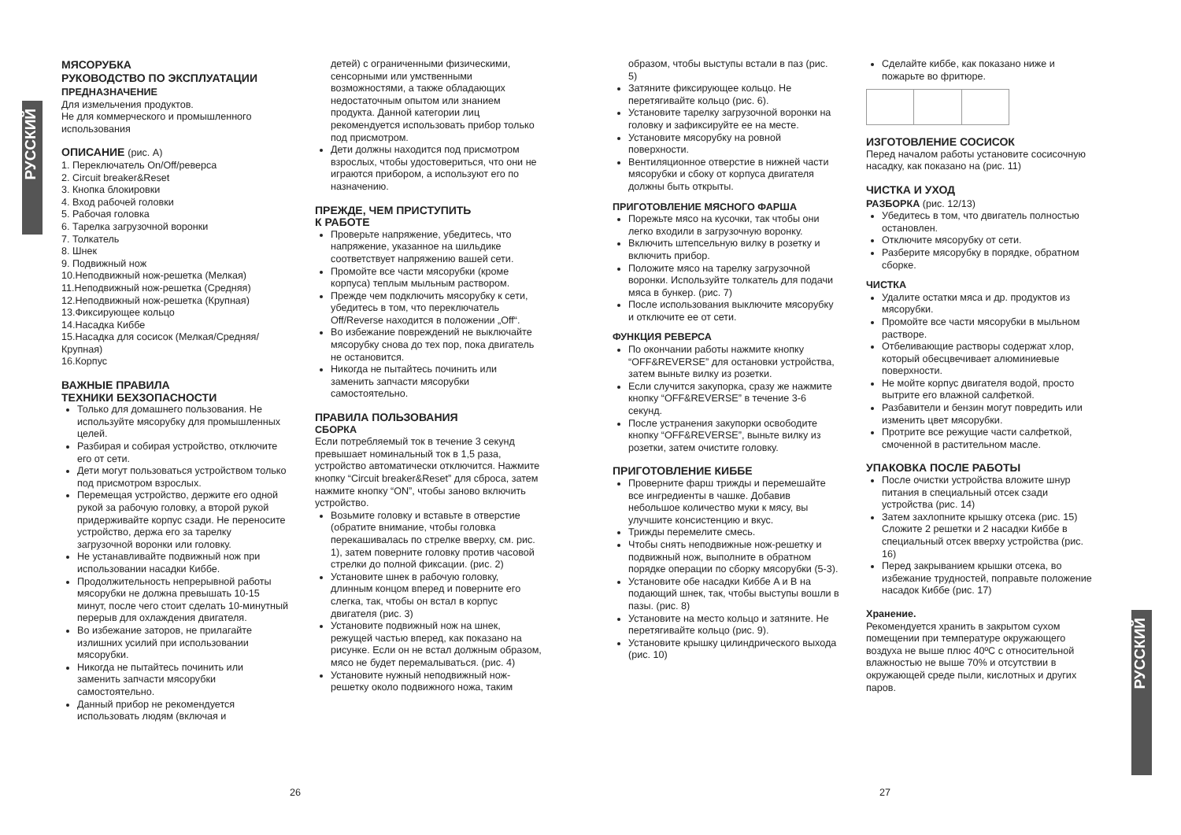РУССКИЙ
РУССКИЙ
МЯСОРУБКА
РУКОВОДСТВО ПО ЭКСПЛУАТАЦИИ
ПРЕДНАЗНАЧЕНИЕ
Для измельчения продуктов.
Не для коммерческого и промышленного использования
ОПИСАНИЕ (рис. А)
1. Переключатель On/Off/реверса
2. Circuit breaker&Reset
3. Кнопка блокировки
4. Вход рабочей головки
5. Рабочая головка
6. Тарелка загрузочной воронки
7. Толкатель
8. Шнек
9. Подвижный нож
10.Неподвижный нож-решетка (Мелкая)
11.Неподвижный нож-решетка (Средняя)
12.Неподвижный нож-решетка (Крупная)
13.Фиксирующее кольцо
14.Насадка Киббе
15.Насадка для сосисок (Мелкая/Средняя/ Крупная)
16.Корпус
ВАЖНЫЕ ПРАВИЛА
ТЕХНИКИ БЕХЗОПАСНОСТИ
Только для домашнего пользования. Не используйте мясорубку для промышленных целей.
Разбирая и собирая устройство, отключите его от сети.
Дети могут пользоваться устройством только под присмотром взрослых.
Перемещая устройство, держите его одной рукой за рабочую головку, а второй рукой придерживайте корпус сзади. Не переносите устройство, держа его за тарелку загрузочной воронки или головку.
Не устанавливайте подвижный нож при использовании насадки Киббе.
Продолжительность непрерывной работы мясорубки не должна превышать 10-15 минут, после чего стоит сделать 10-минутный перерыв для охлаждения двигателя.
Во избежание заторов, не прилагайте излишних усилий при использовании мясорубки.
Никогда не пытайтесь починить или заменить запчасти мясорубки самостоятельно.
Данный прибор не рекомендуется использовать людям (включая и
детей) с ограниченными физическими, сенсорными или умственными возможностями, а также обладающих недостаточным опытом или знанием продукта. Данной категории лиц рекомендуется использовать прибор только под присмотром.
Дети должны находится под присмотром взрослых, чтобы удостовериться, что они не играются прибором, а используют его по назначению.
ПРЕЖДЕ, ЧЕМ ПРИСТУПИТЬ
К РАБОТЕ
Проверьте напряжение, убедитесь, что напряжение, указанное на шильдике соответствует напряжению вашей сети.
Промойте все части мясорубки (кроме корпуса) теплым мыльным раствором.
Прежде чем подключить мясорубку к сети, убедитесь в том, что переключатель Off/Reverse находится в положении „Off“.
Во избежание повреждений не выключайте мясорубку снова до тех пор, пока двигатель не остановится.
Никогда не пытайтесь починить или заменить запчасти мясорубки самостоятельно.
ПРАВИЛА ПОЛЬЗОВАНИЯ
СБОРКА
Если потребляемый ток в течение 3 секунд превышает номинальный ток в 1,5 раза, устройство автоматически отключится. Нажмите кнопку “Circuit breaker&Reset” для сброса, затем нажмите кнопку “ON”, чтобы заново включить устройство.
Возьмите головку и вставьте в отверстие (обратите внимание, чтобы головка перекашивалась по стрелке вверху, см. рис. 1), затем поверните головку против часовой стрелки до полной фиксации. (рис. 2)
Установите шнек в рабочую головку, длинным концом вперед и поверните его слегка, так, чтобы он встал в корпус двигателя (рис. 3)
Установите подвижный нож на шнек, режущей частью вперед, как показано на рисунке. Если он не встал должным образом, мясо не будет перемалываться. (рис. 4)
Установите нужный неподвижный нож-решетку около подвижного ножа, таким
образом, чтобы выступы встали в паз (рис. 5)
Затяните фиксирующее кольцо. Не перетягивайте кольцо (рис. 6).
Установите тарелку загрузочной воронки на головку и зафиксируйте ее на месте.
Установите мясорубку на ровной поверхности.
Вентиляционное отверстие в нижней части мясорубки и сбоку от корпуса двигателя должны быть открыты.
ПРИГОТОВЛЕНИЕ МЯСНОГО ФАРША
Порежьте мясо на кусочки, так чтобы они легко входили в загрузочную воронку.
Включить штепсельную вилку в розетку и включить прибор.
Положите мясо на тарелку загрузочной воронки. Используйте толкатель для подачи мяса в бункер. (рис. 7)
После использования выключите мясорубку и отключите ее от сети.
ФУНКЦИЯ РЕВЕРСА
По окончании работы нажмите кнопку “OFF&REVERSE” для остановки устройства, затем выньте вилку из розетки.
Если случится закупорка, сразу же нажмите кнопку “OFF&REVERSE” в течение 3-6 секунд.
После устранения закупорки освободите кнопку “OFF&REVERSE”, выньте вилку из розетки, затем очистите головку.
ПРИГОТОВЛЕНИЕ КИББЕ
Проверните фарш трижды и перемешайте все ингредиенты в чашке. Добавив небольшое количество муки к мясу, вы улучшите консистенцию и вкус.
Трижды перемелите смесь.
Чтобы снять неподвижные нож-решетку и подвижный нож, выполните в обратном порядке операции по сборку мясорубки (5-3).
Установите обе насадки Киббе A и B на подающий шнек, так, чтобы выступы вошли в пазы. (рис. 8)
Установите на место кольцо и затяните. Не перетягивайте кольцо (рис. 9).
Установите крышку цилиндрического выхода (рис. 10)
Сделайте киббе, как показано ниже и пожарьте во фритюре.
ИЗГОТОВЛЕНИЕ СОСИСОК
Перед началом работы установите сосисочную насадку, как показано на (рис. 11)
ЧИСТКА И УХОД
РАЗБОРКА (рис. 12/13)
Убедитесь в том, что двигатель полностью остановлен.
Отключите мясорубку от сети.
Разберите мясорубку в порядке, обратном сборке.
ЧИСТКА
Удалите остатки мяса и др. продуктов из мясорубки.
Промойте все части мясорубки в мыльном растворе.
Отбеливающие растворы содержат хлор, который обесцвечивает алюминиевые поверхности.
Не мойте корпус двигателя водой, просто вытрите его влажной салфеткой.
Разбавители и бензин могут повредить или изменить цвет мясорубки.
Протрите все режущие части салфеткой, смоченной в растительном масле.
УПАКОВКА ПОСЛЕ РАБОТЫ
После очистки устройства вложите шнур питания в специальный отсек сзади устройства (рис. 14)
Затем захлопните крышку отсека (рис. 15)
Сложите 2 решетки и 2 насадки Киббе в специальный отсек вверху устройства (рис. 16)
Перед закрыванием крышки отсека, во избежание трудностей, поправьте положение насадок Киббе (рис. 17)
Хранение.
Рекомендуется хранить в закрытом сухом помещении при температуре окружающего воздуха не выше плюс 40ºC с относительной влажностью не выше 70% и отсутствии в окружающей среде пыли, кислотных и других паров.
26 27